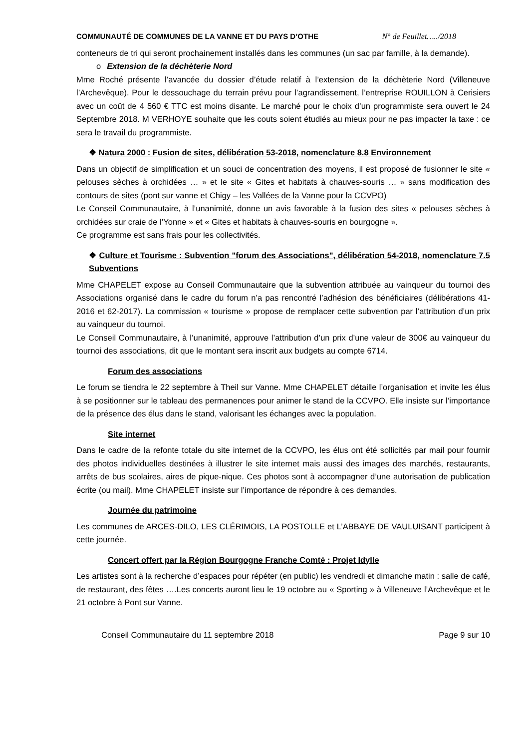COMMUNAUTÉ DE COMMUNES DE LA VANNE ET DU PAYS D’OTHE N° de Feuillet…../2018
conteneurs de tri qui seront prochainement installés dans les communes (un sac par famille, à la demande).
o Extension de la déchèterie Nord
Mme Roché présente l’avancée du dossier d’étude relatif à l’extension de la déchèterie Nord (Villeneuve l’Archevêque). Pour le dessouchage du terrain prévu pour l’agrandissement, l’entreprise ROUILLON à Cerisiers avec un coût de 4 560 € TTC est moins disante. Le marché pour le choix d’un programmiste sera ouvert le 24 Septembre 2018. M VERHOYE souhaite que les couts soient étudiés au mieux pour ne pas impacter la taxe : ce sera le travail du programmiste.
❖ Natura 2000 : Fusion de sites, délibération 53-2018, nomenclature 8.8 Environnement
Dans un objectif de simplification et un souci de concentration des moyens, il est proposé de fusionner le site « pelouses sèches à orchidées … » et le site « Gites et habitats à chauves-souris … » sans modification des contours de sites (pont sur vanne et Chigy – les Vallées de la Vanne pour la CCVPO)
Le Conseil Communautaire, à l’unanimité, donne un avis favorable à la fusion des sites « pelouses sèches à orchidées sur craie de l’Yonne » et « Gites et habitats à chauves-souris en bourgogne ».
Ce programme est sans frais pour les collectivités.
❖ Culture et Tourisme : Subvention "forum des Associations", délibération 54-2018, nomenclature 7.5 Subventions
Mme CHAPELET expose au Conseil Communautaire que la subvention attribuée au vainqueur du tournoi des Associations organisé dans le cadre du forum n’a pas rencontré l’adhésion des bénéficiaires (délibérations 41-2016 et 62-2017). La commission « tourisme » propose de remplacer cette subvention par l’attribution d’un prix au vainqueur du tournoi.
Le Conseil Communautaire, à l’unanimité, approuve l’attribution d’un prix d’une valeur de 300€ au vainqueur du tournoi des associations, dit que le montant sera inscrit aux budgets au compte 6714.
Forum des associations
Le forum se tiendra le 22 septembre à Theil sur Vanne. Mme CHAPELET détaille l’organisation et invite les élus à se positionner sur le tableau des permanences pour animer le stand de la CCVPO. Elle insiste sur l’importance de la présence des élus dans le stand, valorisant les échanges avec la population.
Site internet
Dans le cadre de la refonte totale du site internet de la CCVPO, les élus ont été sollicités par mail pour fournir des photos individuelles destinées à illustrer le site internet mais aussi des images des marchés, restaurants, arrêts de bus scolaires, aires de pique-nique. Ces photos sont à accompagner d’une autorisation de publication écrite (ou mail). Mme CHAPELET insiste sur l’importance de répondre à ces demandes.
Journée du patrimoine
Les communes de ARCES-DILO, LES CLÉRIMOIS, LA POSTOLLE et L’ABBAYE DE VAULUISANT participent à cette journée.
Concert offert par la Région Bourgogne Franche Comté : Projet Idylle
Les artistes sont à la recherche d’espaces pour répéter (en public) les vendredi et dimanche matin : salle de café, de restaurant, des fêtes ….Les concerts auront lieu le 19 octobre au « Sporting » à Villeneuve l’Archevêque et le 21 octobre à Pont sur Vanne.
Conseil Communautaire du 11 septembre 2018 Page 9 sur 10